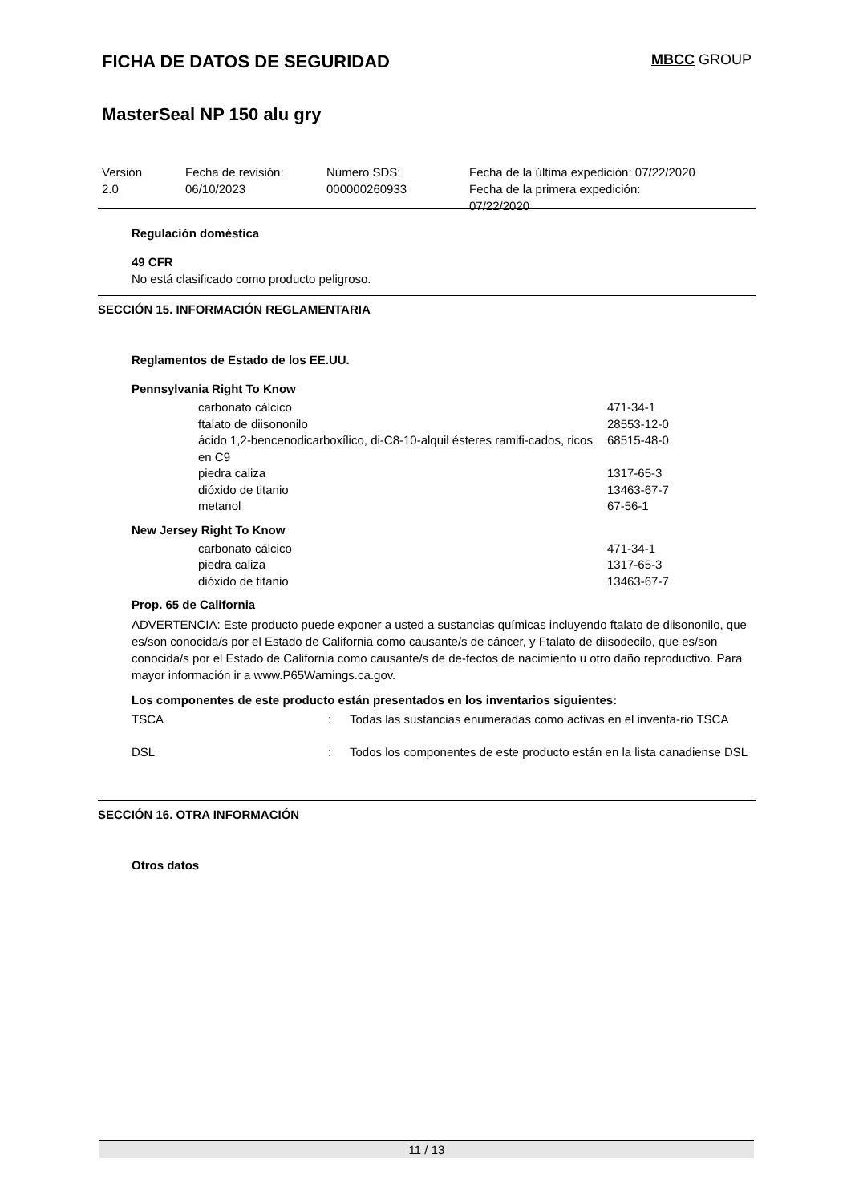FICHA DE DATOS DE SEGURIDAD MBCC GROUP
MasterSeal NP 150 alu gry
Versión
2.0
Fecha de revisión:
06/10/2023
Número SDS:
000000260933
Fecha de la última expedición: 07/22/2020
Fecha de la primera expedición:
07/22/2020
Regulación doméstica
49 CFR
No está clasificado como producto peligroso.
SECCIÓN 15. INFORMACIÓN REGLAMENTARIA
Reglamentos de Estado de los EE.UU.
Pennsylvania Right To Know
| carbonato cálcico | 471-34-1 |
| ftalato de diisononilo | 28553-12-0 |
| ácido 1,2-bencenodicarboxílico, di-C8-10-alquil ésteres ramifi-cados, ricos en C9 | 68515-48-0 |
| piedra caliza | 1317-65-3 |
| dióxido de titanio | 13463-67-7 |
| metanol | 67-56-1 |
New Jersey Right To Know
| carbonato cálcico | 471-34-1 |
| piedra caliza | 1317-65-3 |
| dióxido de titanio | 13463-67-7 |
Prop. 65 de California
ADVERTENCIA: Este producto puede exponer a usted a sustancias químicas incluyendo ftalato de diisononilo, que es/son conocida/s por el Estado de California como causante/s de cáncer, y Ftalato de diisodecilo, que es/son conocida/s por el Estado de California como causante/s de de-fectos de nacimiento u otro daño reproductivo. Para mayor información ir a www.P65Warnings.ca.gov.
Los componentes de este producto están presentados en los inventarios siguientes:
| TSCA | : | Todas las sustancias enumeradas como activas en el inventa-rio TSCA |
| DSL | : | Todos los componentes de este producto están en la lista canadiense DSL |
SECCIÓN 16. OTRA INFORMACIÓN
Otros datos
11 / 13